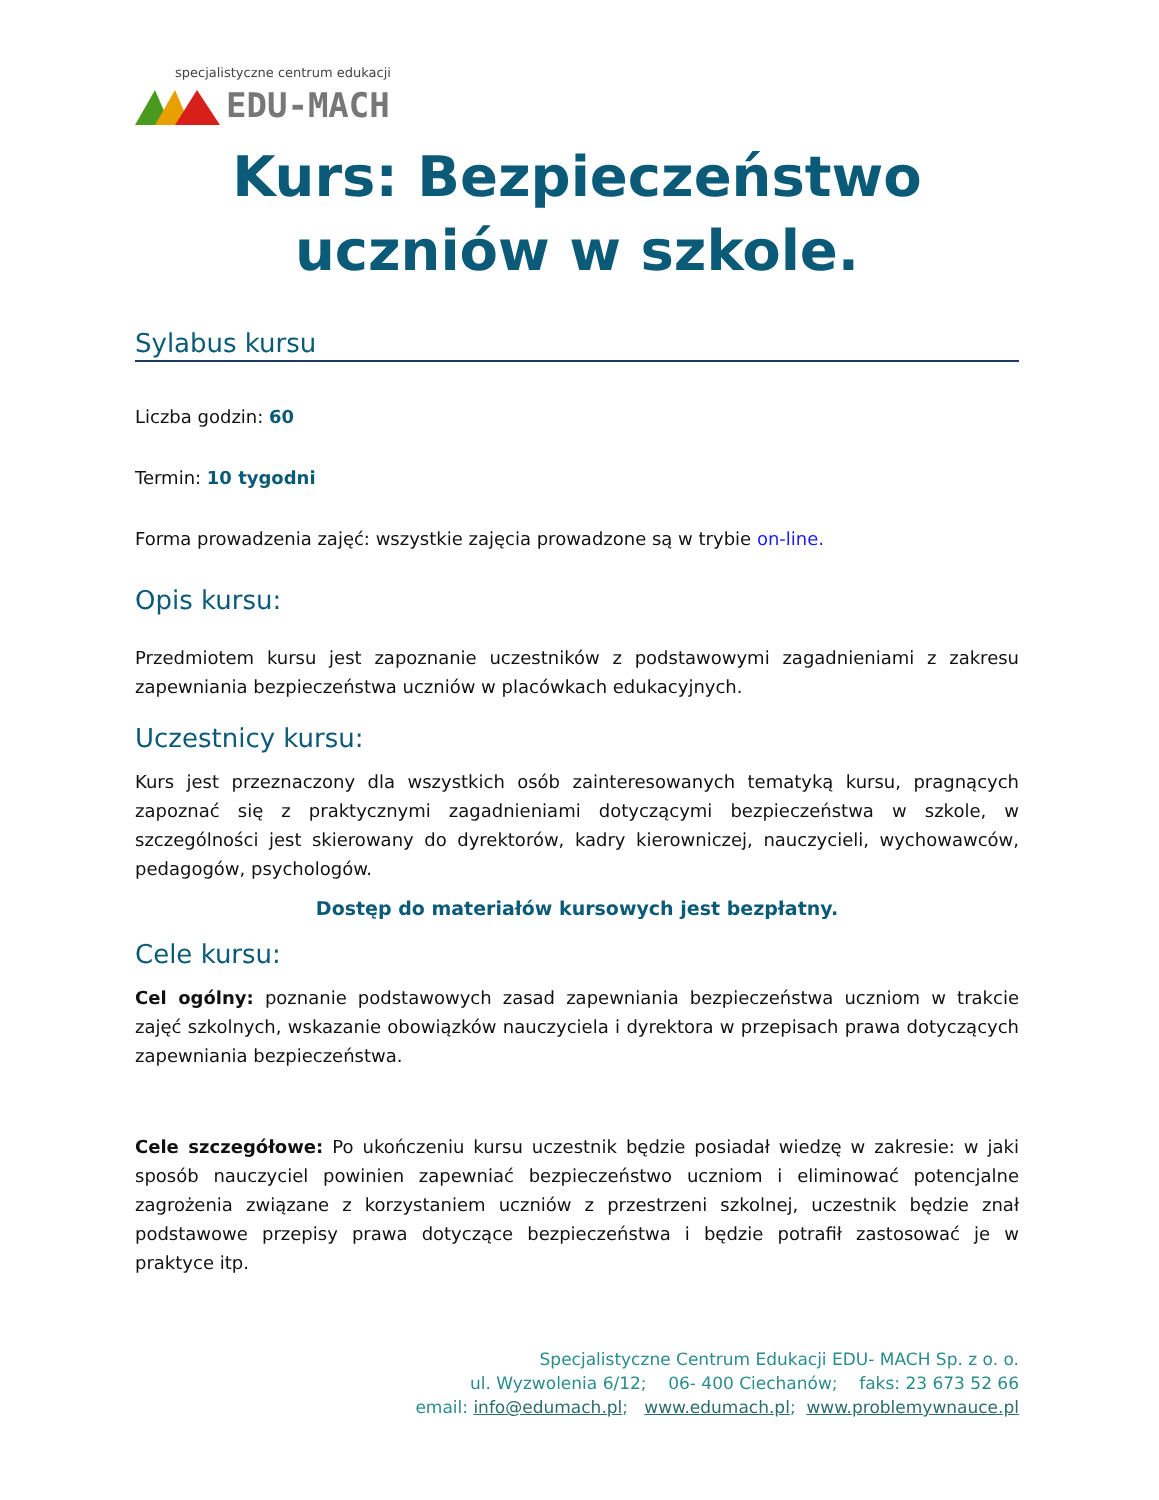specjalistyczne centrum edukacji
EDU-MACH
Kurs: Bezpieczeństwo uczniów w szkole.
Sylabus kursu
Liczba godzin: 60
Termin: 10 tygodni
Forma prowadzenia zajęć: wszystkie zajęcia prowadzone są w trybie on-line.
Opis kursu:
Przedmiotem kursu jest zapoznanie uczestników z podstawowymi zagadnieniami z zakresu zapewniania bezpieczeństwa uczniów w placówkach edukacyjnych.
Uczestnicy kursu:
Kurs jest przeznaczony dla wszystkich osób zainteresowanych tematyką kursu, pragnących zapoznać się z praktycznymi zagadnieniami dotyczącymi bezpieczeństwa w szkole, w szczególności jest skierowany do dyrektorów, kadry kierowniczej, nauczycieli, wychowawców, pedagogów, psychologów.
Dostęp do materiałów kursowych jest bezpłatny.
Cele kursu:
Cel ogólny: poznanie podstawowych zasad zapewniania bezpieczeństwa uczniom w trakcie zajęć szkolnych, wskazanie obowiązków nauczyciela i dyrektora w przepisach prawa dotyczących zapewniania bezpieczeństwa.
Cele szczegółowe: Po ukończeniu kursu uczestnik będzie posiadał wiedzę w zakresie: w jaki sposób nauczyciel powinien zapewniać bezpieczeństwo uczniom i eliminować potencjalne zagrożenia związane z korzystaniem uczniów z przestrzeni szkolnej, uczestnik będzie znał podstawowe przepisy prawa dotyczące bezpieczeństwa i będzie potrafił zastosować je w praktyce itp.
Specjalistyczne Centrum Edukacji EDU- MACH Sp. z o. o.
ul. Wyzwolenia 6/12; 06- 400 Ciechanów; faks: 23 673 52 66
email: info@edumach.pl; www.edumach.pl; www.problemywnauce.pl